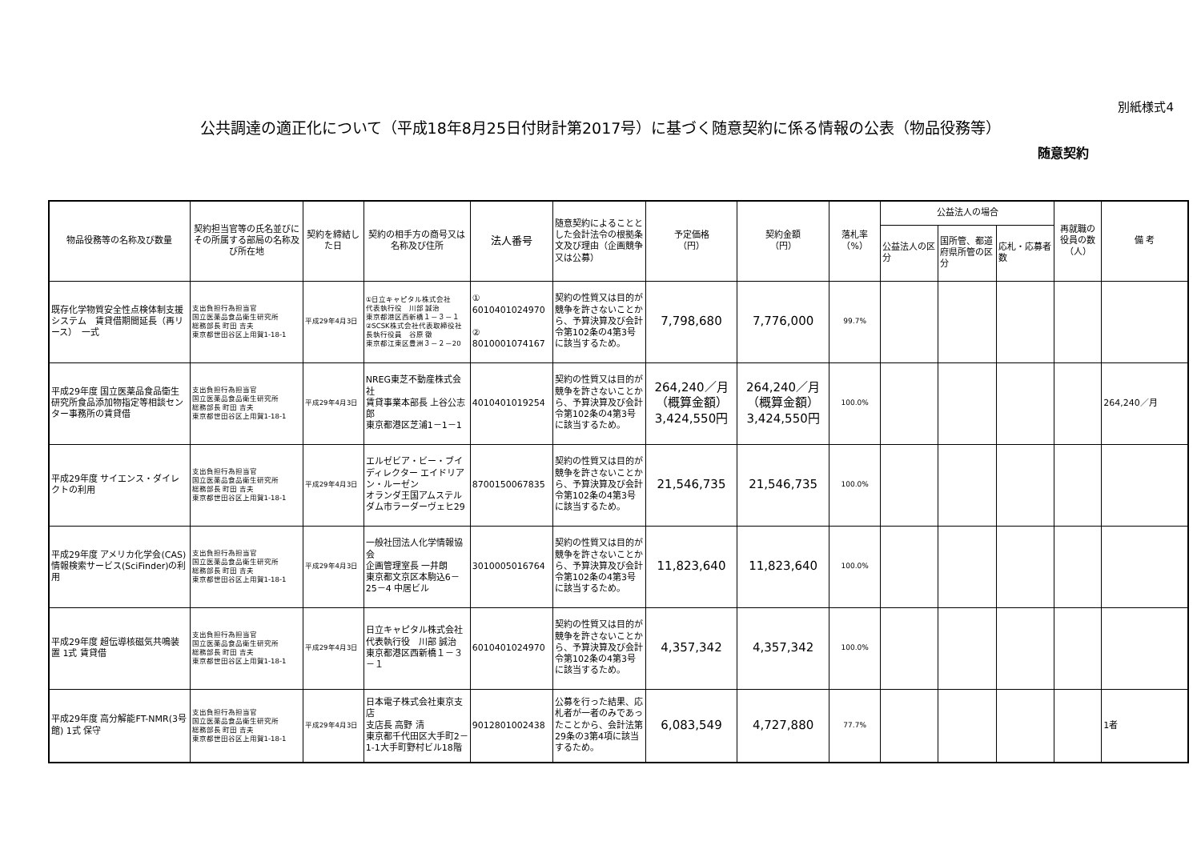別紙様式4
公共調達の適正化について（平成18年8月25日付財計第2017号）に基づく随意契約に係る情報の公表（物品役務等）
随意契約
| 物品役務等の名称及び数量 | 契約担当官等の氏名並びにその所属する部局の名称及び所在地 | 契約を締結した日 | 契約の相手方の商号又は名称及び住所 | 法人番号 | 随意契約によることとした会計法令の根拠条文及び理由（企画競争又は公募） | 予定価格 （円） | 契約金額 （円） | 落札率 （%） | 公益法人の場合 | | | 再就職の役員の数（人） | 備 考 |
| --- | --- | --- | --- | --- | --- | --- | --- | --- | --- | --- | --- | --- | --- |
| | | | | | | | | | 公益法人の区分 | 国所管、都道府県所管の区分 | 応札・応募者数 | | |
| 既存化学物質安全性点検体制支援システム 賃貸借期間延長（再リース） 一式 | 支出負担行為担当官 国立医薬品食品衛生研究所 総務部長 町田 吉夫 東京都世田谷区上用賀1-18-1 | 平成29年4月3日 | ①日立キャピタル株式会社 代表執行役 川部 誠治 東京都港区西新橋１－３－１ ②SCSK株式会社代表取締役社長執行役員 谷原 徹 東京都江東区豊洲３－２－20 | ① 6010401024970 ② 8010001074167 | 契約の性質又は目的が競争を許さないことから、予算決算及び会計令第102条の4第3号に該当するため。 | 7,798,680 | 7,776,000 | 99.7% | | | | | |
| 平成29年度 国立医薬品食品衛生研究所食品添加物指定等相談センター事務所の賃貸借 | 支出負担行為担当官 国立医薬品食品衛生研究所 総務部長 町田 吉夫 東京都世田谷区上用賀1-18-1 | 平成29年4月3日 | NREG東芝不動産株式会社 賃貸事業本部長 上谷公志郎 東京都港区芝浦1－1－1 | 4010401019254 | 契約の性質又は目的が競争を許さないことから、予算決算及び会計令第102条の4第3号に該当するため。 | 264,240／月 （概算金額） 3,424,550円 | 264,240／月 （概算金額） 3,424,550円 | 100.0% | | | | | 264,240／月 |
| 平成29年度 サイエンス・ダイレクトの利用 | 支出負担行為担当官 国立医薬品食品衛生研究所 総務部長 町田 吉夫 東京都世田谷区上用賀1-18-1 | 平成29年4月3日 | エルゼビア・ビー・ブイ ディレクター エイドリアン・ルーゼン オランダ王国アムステルダム市ラーダーヴェヒ29 | 8700150067835 | 契約の性質又は目的が競争を許さないことから、予算決算及び会計令第102条の4第3号に該当するため。 | 21,546,735 | 21,546,735 | 100.0% | | | | | |
| 平成29年度 アメリカ化学会(CAS)情報検索サービス(SciFinder)の利用 | 支出負担行為担当官 国立医薬品食品衛生研究所 総務部長 町田 吉夫 東京都世田谷区上用賀1-18-1 | 平成29年4月3日 | 一般社団法人化学情報協会 企画管理室長 一井朗 東京都文京区本駒込6－25－4 中居ビル | 3010005016764 | 契約の性質又は目的が競争を許さないことから、予算決算及び会計令第102条の4第3号に該当するため。 | 11,823,640 | 11,823,640 | 100.0% | | | | | |
| 平成29年度 超伝導核磁気共鳴装置 1式 賃貸借 | 支出負担行為担当官 国立医薬品食品衛生研究所 総務部長 町田 吉夫 東京都世田谷区上用賀1-18-1 | 平成29年4月3日 | 日立キャピタル株式会社 代表執行役 川部 誠治 東京都港区西新橋１－３－１ | 6010401024970 | 契約の性質又は目的が競争を許さないことから、予算決算及び会計令第102条の4第3号に該当するため。 | 4,357,342 | 4,357,342 | 100.0% | | | | | |
| 平成29年度 高分解能FT-NMR(3号館) 1式 保守 | 支出負担行為担当官 国立医薬品食品衛生研究所 総務部長 町田 吉夫 東京都世田谷区上用賀1-18-1 | 平成29年4月3日 | 日本電子株式会社東京支店 支店長 高野 清 東京都千代田区大手町2－1-1大手町野村ビル18階 | 9012801002438 | 公募を行った結果、応札者が一者のみであったことから、会計法第29条の3第4項に該当するため。 | 6,083,549 | 4,727,880 | 77.7% | | | | | 1者 |